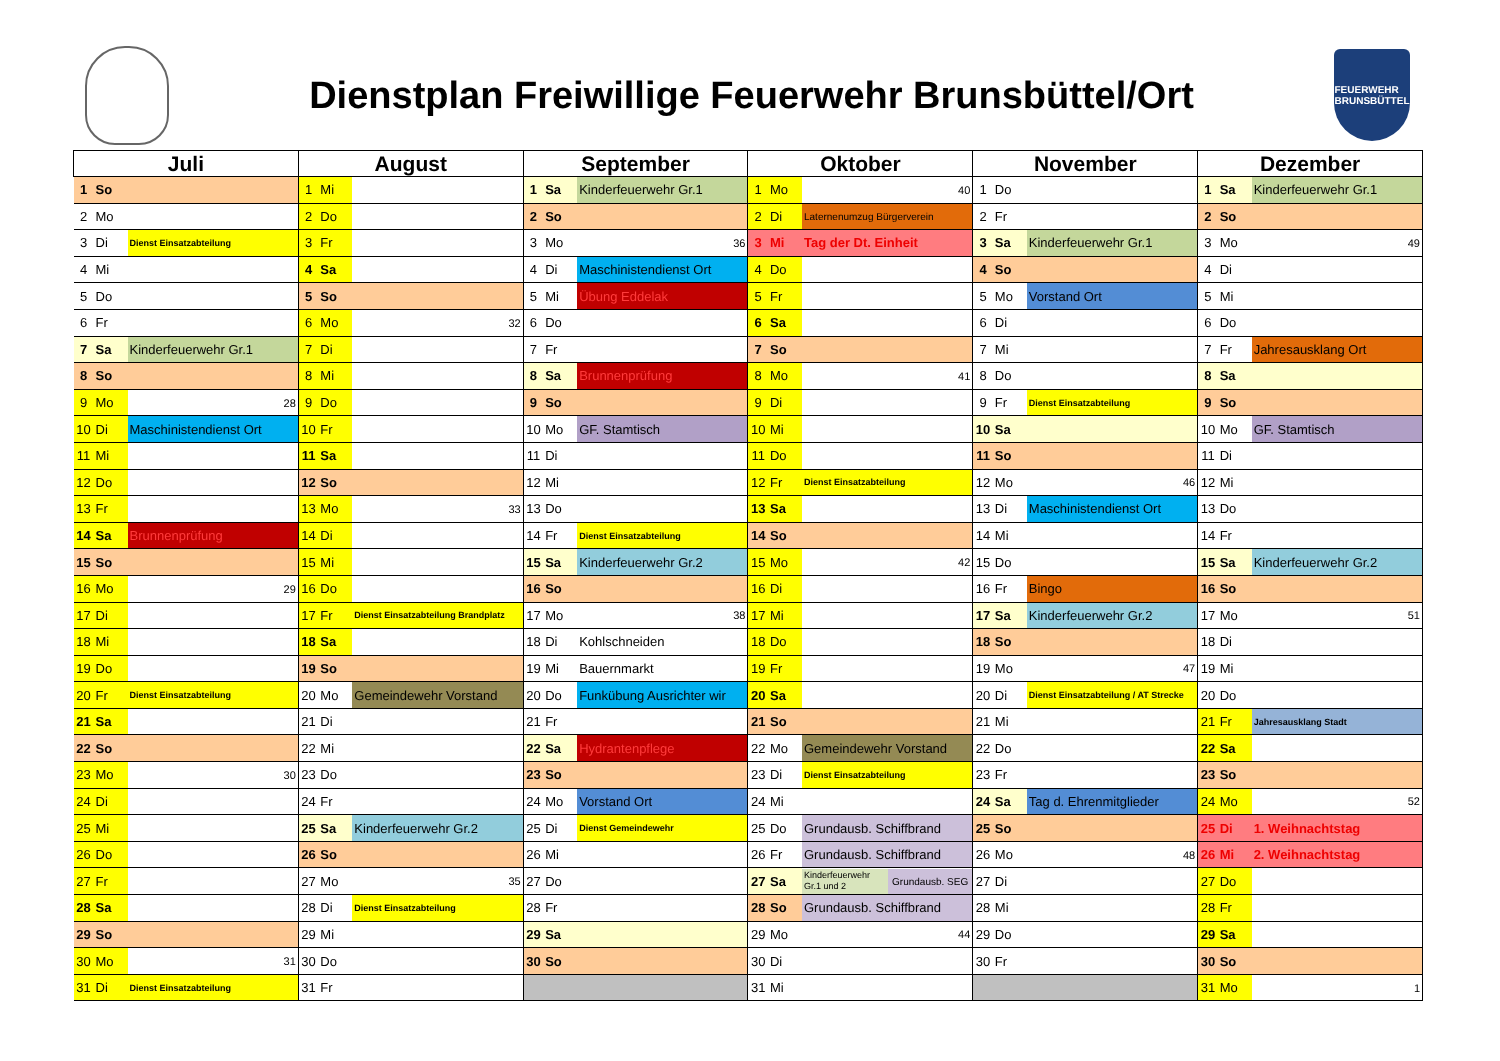Dienstplan Freiwillige Feuerwehr Brunsbüttel/Ort
FEUERWEHR
BRUNSBÜTTEL
| Juli | | | August | | | September | | | Oktober | | | November | | | Dezember | | |
| --- | --- | --- | --- | --- | --- | --- | --- | --- | --- | --- | --- | --- | --- | --- | --- | --- | --- |
| 1 | So | | 1 | Mi | | 1 | Sa | Kinderfeuerwehr Gr.1 | 1 | Mo | 40 | 1 | Do | | 1 | Sa | Kinderfeuerwehr Gr.1 |
| 2 | Mo | | 2 | Do | | 2 | So | | 2 | Di | Laternenumzug Bürgerverein | 2 | Fr | | 2 | So | |
| 3 | Di | Dienst Einsatzabteilung | 3 | Fr | | 3 | Mo | 36 | 3 | Mi | Tag der Dt. Einheit | 3 | Sa | Kinderfeuerwehr Gr.1 | 3 | Mo | 49 |
| 4 | Mi | | 4 | Sa | | 4 | Di | Maschinistendienst Ort | 4 | Do | | 4 | So | | 4 | Di | |
| 5 | Do | | 5 | So | | 5 | Mi | Übung Eddelak | 5 | Fr | | 5 | Mo | Vorstand Ort | 5 | Mi | |
| 6 | Fr | | 6 | Mo | 32 | 6 | Do | | 6 | Sa | | 6 | Di | | 6 | Do | |
| 7 | Sa | Kinderfeuerwehr Gr.1 | 7 | Di | | 7 | Fr | | 7 | So | | 7 | Mi | | 7 | Fr | Jahresausklang Ort |
| 8 | So | | 8 | Mi | | 8 | Sa | Brunnenprüfung | 8 | Mo | 41 | 8 | Do | | 8 | Sa | |
| 9 | Mo | 28 | 9 | Do | | 9 | So | | 9 | Di | | 9 | Fr | Dienst Einsatzabteilung | 9 | So | |
| 10 | Di | Maschinistendienst Ort | 10 | Fr | | 10 | Mo | GF. Stamtisch | 10 | Mi | | 10 | Sa | | 10 | Mo | GF. Stamtisch |
| 11 | Mi | | 11 | Sa | | 11 | Di | | 11 | Do | | 11 | So | | 11 | Di | |
| 12 | Do | | 12 | So | | 12 | Mi | | 12 | Fr | Dienst Einsatzabteilung | 12 | Mo | 46 | 12 | Mi | |
| 13 | Fr | | 13 | Mo | 33 | 13 | Do | | 13 | Sa | | 13 | Di | Maschinistendienst Ort | 13 | Do | |
| 14 | Sa | Brunnenprüfung | 14 | Di | | 14 | Fr | Dienst Einsatzabteilung | 14 | So | | 14 | Mi | | 14 | Fr | |
| 15 | So | | 15 | Mi | | 15 | Sa | Kinderfeuerwehr Gr.2 | 15 | Mo | 42 | 15 | Do | | 15 | Sa | Kinderfeuerwehr Gr.2 |
| 16 | Mo | 29 | 16 | Do | | 16 | So | | 16 | Di | | 16 | Fr | Bingo | 16 | So | |
| 17 | Di | | 17 | Fr | Dienst Einsatzabteilung Brandplatz | 17 | Mo | 38 | 17 | Mi | | 17 | Sa | Kinderfeuerwehr Gr.2 | 17 | Mo | 51 |
| 18 | Mi | | 18 | Sa | | 18 | Di | Kohlschneiden | 18 | Do | | 18 | So | | 18 | Di | |
| 19 | Do | | 19 | So | | 19 | Mi | Bauernmarkt | 19 | Fr | | 19 | Mo | 47 | 19 | Mi | |
| 20 | Fr | Dienst Einsatzabteilung | 20 | Mo | Gemeindewehr Vorstand | 20 | Do | Funkübung Ausrichter wir | 20 | Sa | | 20 | Di | Dienst Einsatzabteilung / AT Strecke | 20 | Do | |
| 21 | Sa | | 21 | Di | | 21 | Fr | | 21 | So | | 21 | Mi | | 21 | Fr | Jahresausklang Stadt |
| 22 | So | | 22 | Mi | | 22 | Sa | Hydrantenpflege | 22 | Mo | Gemeindewehr Vorstand | 22 | Do | | 22 | Sa | |
| 23 | Mo | 30 | 23 | Do | | 23 | So | | 23 | Di | Dienst Einsatzabteilung | 23 | Fr | | 23 | So | |
| 24 | Di | | 24 | Fr | | 24 | Mo | Vorstand Ort | 24 | Mi | | 24 | Sa | Tag d. Ehrenmitglieder | 24 | Mo | 52 |
| 25 | Mi | | 25 | Sa | Kinderfeuerwehr Gr.2 | 25 | Di | Dienst Gemeindewehr | 25 | Do | Grundausb. Schiffbrand | 25 | So | | 25 | Di | 1. Weihnachtstag |
| 26 | Do | | 26 | So | | 26 | Mi | | 26 | Fr | Grundausb. Schiffbrand | 26 | Mo | 48 | 26 | Mi | 2. Weihnachtstag |
| 27 | Fr | | 27 | Mo | 35 | 27 | Do | | 27 | Sa | Kinderfeuerwehr Gr.1 und 2 Grundausb. SEG | 27 | Di | | 27 | Do | |
| 28 | Sa | | 28 | Di | Dienst Einsatzabteilung | 28 | Fr | | 28 | So | Grundausb. Schiffbrand | 28 | Mi | | 28 | Fr | |
| 29 | So | | 29 | Mi | | 29 | Sa | | 29 | Mo | 44 | 29 | Do | | 29 | Sa | |
| 30 | Mo | 31 | 30 | Do | | 30 | So | | 30 | Di | | 30 | Fr | | 30 | So | |
| 31 | Di | Dienst Einsatzabteilung | 31 | Fr | | | | | 31 | Mi | | | | | 31 | Mo | 1 |